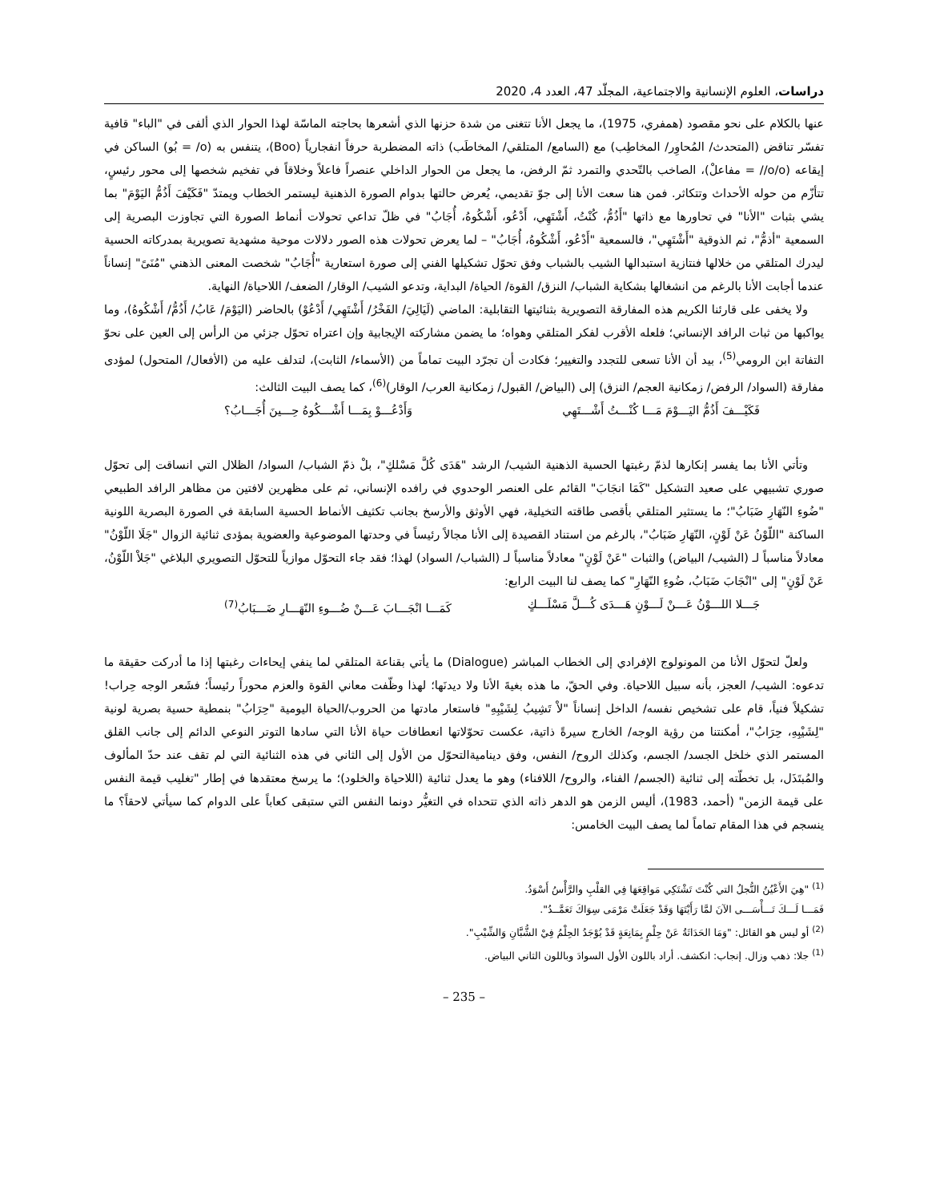دراسات، العلوم الإنسانية والاجتماعية، المجلّد 47، العدد 4، 2020
عنها بالكلام على نحو مقصود (همفري، 1975)، ما يجعل الأنا تتغنى من شدة حزنها الذي أشعرها بحاجته الماسّة لهذا الحوار الذي ألفى في "الباء" قافية تفسّر تناقض (المتحدث/ المُحاوِر/ المخاطِب) مع (السامع/ المتلقي/ المخاطَب) ذاته المضطربة حرفاً انفجارياً (Boo)، يتنفس به (o/ = بُو) الساكن في إيقاعه (o/o// = مفاعلْ)، الصاخب بالتّحدي والتمرد ثمّ الرفض، ما يجعل من الحوار الداخلي عنصراً فاعلاً وخلاقاً في تفخيم شخصها إلى محور رئيسٍ، تتأزّم من حوله الأحداث وتتكاثر. فمن هنا سعت الأنا إلى جوّ تقديمي، يُعرض حالتها بدوام الصورة الذهنية ليستمر الخطاب ويمتدّ "فَكَيْفَ أَذُمُّ اليَوْمَ" بما يشي بثبات "الأنا" في تحاورها مع ذاتها "أَذُمُّ، كُنْتُ، أَشْتَهِي، أَدْعُو، أَشْكُوهُ، أُجَابُ" في ظلّ تداعي تحولات أنماط الصورة التي تجاوزت البصرية إلى السمعية "أذمُّ"، ثم الذوقية "أَشْتَهِي"، فالسمعية "أَدْعُو، أَشْكُوهُ، أُجَابُ" – لما يعرض تحولات هذه الصور دلالات موحية مشهدية تصويرية بمدركاته الحسية ليدرك المتلقي من خلالها فنتازية استبدالها الشيب بالشباب وفق تحوّل تشكيلها الفني إلى صورة استعارية "أُجَابُ" شخصت المعنى الذهني "مُنَىً" إنساناً عندما أجابت الأنا بالرغم من انشغالها بشكاية الشباب/ النزق/ القوة/ الحياة/ البداية، وتدعو الشيب/ الوقار/ الضعف/ اللاحياة/ النهاية.
ولا يخفى على قارئنا الكريم هذه المفارقة التصويرية بثنائيتها التقابلية: الماضي (لَيَالِيَ/ الفَخْرُ/ أَشْتَهِي/ أَدْعُوْ) بالحاضر (اليَوْمَ/ عَابُ/ أَذُمُّ/ أَشْكُوهُ)، وما يواكبها من ثبات الرافد الإنساني؛ فلعله الأقرب لفكر المتلقي وهواه؛ ما يضمن مشاركته الإيجابية وإن اعتراه تحوّل جزئي من الرأس إلى العين على نحوّ التفاتة ابن الرومي<sup>(5)</sup>، بيد أن الأنا تسعى للتجدد والتغيير؛ فكادت أن تجرّد البيت تماماً من (الأسماء/ الثابت)، لتدلف عليه من (الأفعال/ المتحول) لمؤدى مفارقة (السواد/ الرفض/ زمكانية العجم/ النزق) إلى (البياض/ القبول/ زمكانية العرب/ الوقار)<sup>(6)</sup>، كما يصف البيت الثالث:
فَكَيْـــفَ أَذُمُّ اليَـــوْمَ مَـــا كُنْـــتُ أَشْـــتَهِي وَأَدْعُـــوْ بِمَـــا أَشْـــكُوهُ حِـــينَ أُجَـــابُ؟
وتأتي الأنا بما يفسر إنكارها لذمّ رغبتها الحسية الذهنية الشيب/ الرشد "هَدَى كُلَّ مَسْلكٍ"، بلْ ذمّ الشباب/ السواد/ الظلال التي انساقت إلى تحوّل صوري تشبيهي على صعيد التشكيل "كَمَا انجَابَ" القائم على العنصر الوحدوي في رافده الإنساني، ثم على مظهرين لافتين من مظاهر الرافد الطبيعي "ضُوءِ النّهَارِ ضَبَابُ"؛ ما يستثير المتلقي بأقصى طاقته التخيلية، فهي الأوثق والأرسخ بجانب تكثيف الأنماط الحسية السابقة في الصورة البصرية اللونية الساكنة "اللّوْنُ عَنْ لَوْنٍ، النّهَارِ ضَبَابُ"، بالرغم من استناد القصيدة إلى الأنا مجالاً رئيساً في وحدتها الموضوعية والعضوية بمؤدى ثنائية الزوال "جَلَا اللّوْنُ" معادلاً مناسباً لـ (الشيب/ البياض) والثبات "عَنْ لَوْنٍ" معادلاً مناسباً لـ (الشباب/ السواد) لهذا؛ فقد جاء التحوّل موازياً للتحوّل التصويري البلاغي "جَلاْ اللّوْنُ، عَنْ لَوْنٍ" إلى "انْجَابَ ضَبَابُ، ضُوءِ النّهَارِ" كما يصف لنا البيت الرابع:
جَـــلا اللـــوْنُ عَـــنْ لَـــوْنٍ هَـــدَى كُـــلَّ مَسْلَـــكٍ كَمَـــا انْجَـــابَ عَـــنْ ضُـــوءِ النّهَـــارِ ضَـــبَابُ<sup>(7)</sup>
ولعلّ لتحوّل الأنا من المونولوج الإفرادي إلى الخطاب المباشر (Dialogue) ما يأتي بقناعة المتلقي لما ينفي إيحاءات رغبتها إذا ما أدركت حقيقة ما تدعوه: الشيب/ العجز، بأنه سبيل اللاحياة. وفي الحقّ، ما هذه بغيةَ الأنا ولا ديدنَها؛ لهذا وظّفت معاني القوة والعزم محوراً رئيساً؛ فشَعر الوجه حِراب! تشكيلاً فنياً، قام على تشخيص نفسه/ الداخل إنساناً "لاْ تَشِيبُ لِشَيْبِهِ" فاستعار مادتها من الحروب/الحياة اليومية "حِرَابُ" بنمطية حسية بصرية لونية "لِشَيْبِهِ، حِرَابُ"، أمكنتنا من رؤية الوجه/ الخارج سيرةً ذاتية، عكست تحوّلاتها انعطافات حياة الأنا التي سادها التوتر النوعي الدائم إلى جانب القلق المستمر الذي خلخل الجسد/ الجسم، وكذلك الروح/ النفس، وفق ديناميةالتحوّل من الأول إلى الثاني في هذه الثنائية التي لم تقف عند حدّ المألوف والمُبتَذَل، بل تخطّته إلى ثنائية (الجسم/ الفناء، والروح/ اللافناء) وهو ما يعدل ثنائية (اللاحياة والخلود)؛ ما يرسخ معتقدها في إطار "تغليب قيمة النفس على قيمة الزمن" (أحمد، 1983)، أليس الزمن هو الدهر ذاته الذي تتحداه في التغيُّر دونما النفس التي ستبقى كعاباً على الدوام كما سيأتي لاحقاً؟ ما ينسجم في هذا المقام تماماً لما يصف البيت الخامس:
<sup>(1)</sup> "هِيَ الأَعْيُنُ النُّجلُ التي كُنْتَ تَشْتَكِي مَواقِعَهَا فِي القلْبِ والرَّأْسُ أَسْوَدُ.
فَمَـــا لَـــكَ تَـــأْسَـــى الآنَ لمَّا رَأَيْتَهَا وَقَدْ جَعَلَتْ مَرْمَى سِوَاكَ تَعَمَّــدُ".
<sup>(2)</sup> أو ليس هو القائل: "وَمَا الحَدَاثَةُ عَنْ حِلْمٍ بِمَانِعَةٍ قَدْ يُوْجَدُ الحِلْمُ فِيْ الشُّبَّانِ وَالشِّيْبِ".
<sup>(1)</sup> جلا: ذهب وزال. إنجاب: انكشف. أراد باللون الأول السوادَ وباللون الثاني البياض.
– 235 –